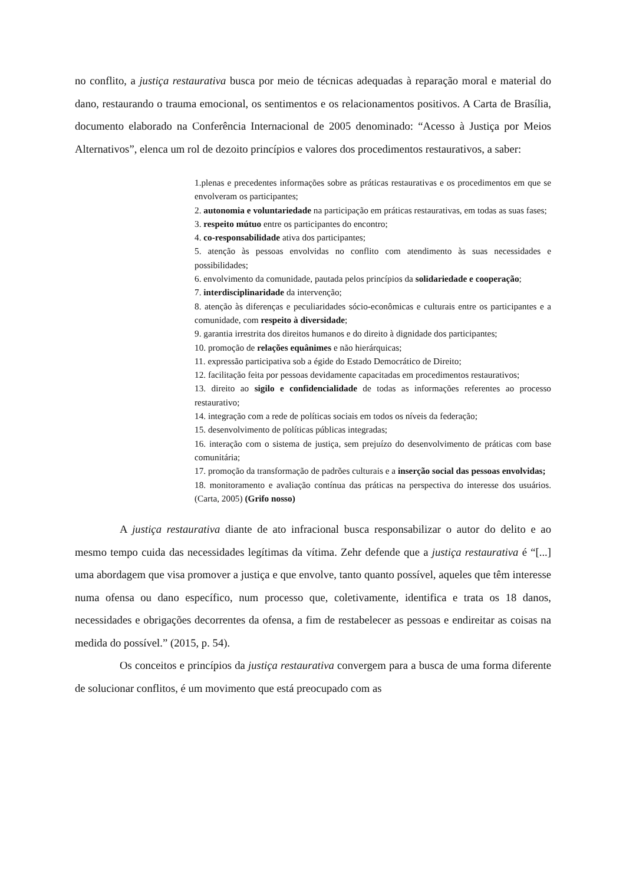no conflito, a justiça restaurativa busca por meio de técnicas adequadas à reparação moral e material do dano, restaurando o trauma emocional, os sentimentos e os relacionamentos positivos. A Carta de Brasília, documento elaborado na Conferência Internacional de 2005 denominado: “Acesso à Justiça por Meios Alternativos”, elenca um rol de dezoito princípios e valores dos procedimentos restaurativos, a saber:
1.plenas e precedentes informações sobre as práticas restaurativas e os procedimentos em que se envolveram os participantes;
2. autonomia e voluntariedade na participação em práticas restaurativas, em todas as suas fases;
3. respeito mútuo entre os participantes do encontro;
4. co-responsabilidade ativa dos participantes;
5. atenção às pessoas envolvidas no conflito com atendimento às suas necessidades e possibilidades;
6. envolvimento da comunidade, pautada pelos princípios da solidariedade e cooperação;
7. interdisciplinaridade da intervenção;
8. atenção às diferenças e peculiaridades sócio-econômicas e culturais entre os participantes e a comunidade, com respeito à diversidade;
9. garantia irrestrita dos direitos humanos e do direito à dignidade dos participantes;
10. promoção de relações equânimes e não hierárquicas;
11. expressão participativa sob a égide do Estado Democrático de Direito;
12. facilitação feita por pessoas devidamente capacitadas em procedimentos restaurativos;
13. direito ao sigilo e confidencialidade de todas as informações referentes ao processo restaurativo;
14. integração com a rede de políticas sociais em todos os níveis da federação;
15. desenvolvimento de políticas públicas integradas;
16. interação com o sistema de justiça, sem prejuízo do desenvolvimento de práticas com base comunitária;
17. promoção da transformação de padrões culturais e a inserção social das pessoas envolvidas;
18. monitoramento e avaliação contínua das práticas na perspectiva do interesse dos usuários. (Carta, 2005) (Grifo nosso)
A justiça restaurativa diante de ato infracional busca responsabilizar o autor do delito e ao mesmo tempo cuida das necessidades legítimas da vítima. Zehr defende que a justiça restaurativa é “[...] uma abordagem que visa promover a justiça e que envolve, tanto quanto possível, aqueles que têm interesse numa ofensa ou dano específico, num processo que, coletivamente, identifica e trata os 18 danos, necessidades e obrigações decorrentes da ofensa, a fim de restabelecer as pessoas e endireitar as coisas na medida do possível.” (2015, p. 54).
Os conceitos e princípios da justiça restaurativa convergem para a busca de uma forma diferente de solucionar conflitos, é um movimento que está preocupado com as